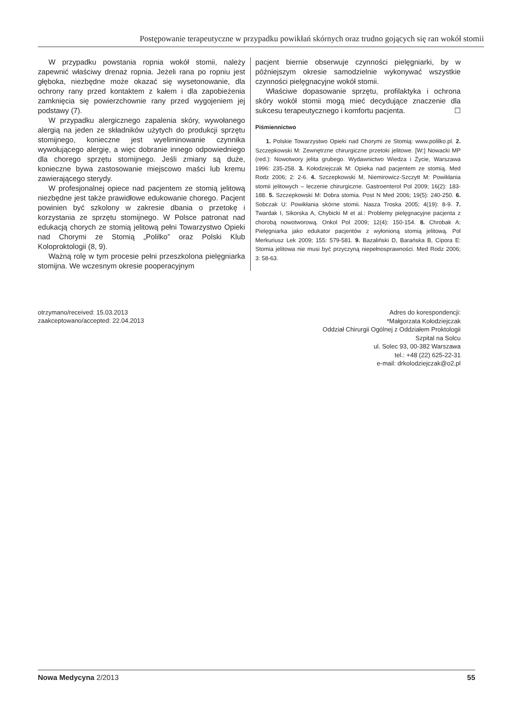Postępowanie terapeutyczne w przypadku powikłań skórnych oraz trudno gojących się ran wokół stomii
W przypadku powstania ropnia wokół stomii, należy zapewnić właściwy drenaż ropnia. Jeżeli rana po ropniu jest głęboka, niezbędne może okazać się wysetonowanie, dla ochrony rany przed kontaktem z kałem i dla zapobieżenia zamknięcia się powierzchownie rany przed wygojeniem jej podstawy (7).
W przypadku alergicznego zapalenia skóry, wywołanego alergią na jeden ze składników użytych do produkcji sprzętu stomijnego, konieczne jest wyeliminowanie czynnika wywołującego alergię, a więc dobranie innego odpowiedniego dla chorego sprzętu stomijnego. Jeśli zmiany są duże, konieczne bywa zastosowanie miejscowo maści lub kremu zawierającego sterydy.
W profesjonalnej opiece nad pacjentem ze stomią jelitową niezbędne jest także prawidłowe edukowanie chorego. Pacjent powinien być szkolony w zakresie dbania o przetokę i korzystania ze sprzętu stomijnego. W Polsce patronat nad edukacją chorych ze stomią jelitową pełni Towarzystwo Opieki nad Chorymi ze Stomią „Polilko” oraz Polski Klub Koloproktologii (8, 9).
Ważną rolę w tym procesie pełni przeszkolona pielęgniarka stomijna. We wczesnym okresie pooperacyjnym
pacjent biernie obserwuje czynności pielęgniarki, by w późniejszym okresie samodzielnie wykonywać wszystkie czynności pielęgnacyjne wokół stomii.
Właściwe dopasowanie sprzętu, profilaktyka i ochrona skóry wokół stomii mogą mieć decydujące znaczenie dla sukcesu terapeutycznego i komfortu pacjenta. ☐
Piśmiennictwo
1. Polskie Towarzystwo Opieki nad Chorymi ze Stomią: www.polilko.pl. 2. Szczepkowski M: Zewnętrzne chirurgiczne przetoki jelitowe. [W:] Nowacki MP (red.): Nowotwory jelita grubego. Wydawnictwo Wiedza i Życie, Warszawa 1996: 235-258. 3. Kołodziejczak M: Opieka nad pacjentem ze stomią. Med Rodz 2006; 2: 2-6. 4. Szczepkowski M, Niemirowicz-Szczytt M: Powikłania stomii jelitowych – leczenie chirurgiczne. Gastroenterol Pol 2009; 16(2): 183-188. 5. Szczepkowski M: Dobra stomia. Post N Med 2006; 19(5): 240-250. 6. Sobczak U: Powikłania skórne stomii. Nasza Troska 2005; 4(19): 8-9. 7. Twardak I, Sikorska A, Chybicki M et al.: Problemy pielęgnacyjne pacjenta z chorobą nowotworową. Onkol Pol 2009; 12(4): 150-154. 8. Chrobak A: Pielęgniarka jako edukator pacjentów z wyłonioną stomią jelitową. Pol Merkuriusz Lek 2009; 155: 579-581. 9. Bazaliński D, Barańska B, Cipora E: Stomia jelitowa nie musi być przyczyną niepełnosprawności. Med Rodz 2006; 3: 58-63.
otrzymano/received: 15.03.2013
zaakceptowano/accepted: 22.04.2013
Adres do korespondencji:
*Małgorzata Kołodziejczak
Oddział Chirurgii Ogólnej z Oddziałem Proktologii
Szpital na Solcu
ul. Solec 93, 00-382 Warszawa
tel.: +48 (22) 625-22-31
e-mail: drkolodziejczak@o2.pl
Nowa Medycyna 2/2013 55